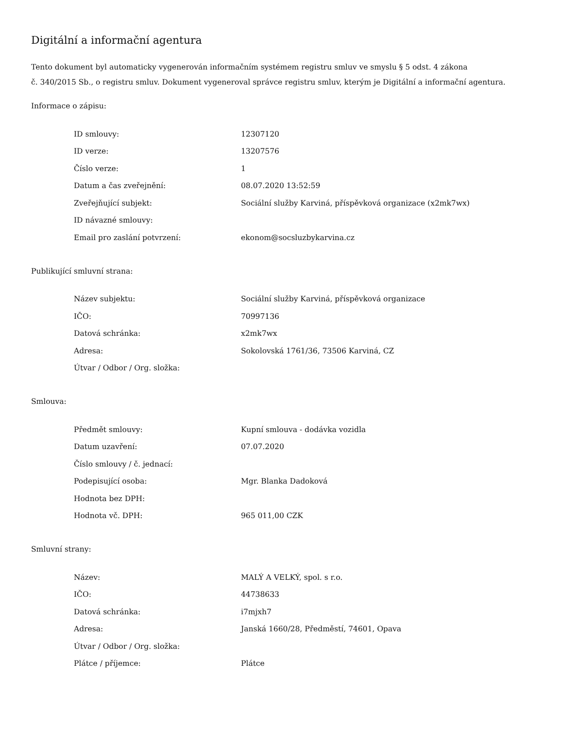Digitální a informační agentura
Tento dokument byl automaticky vygenerován informačním systémem registru smluv ve smyslu § 5 odst. 4 zákona
č. 340/2015 Sb., o registru smluv. Dokument vygeneroval správce registru smluv, kterým je Digitální a informační agentura.
Informace o zápisu:
| ID smlouvy: | 12307120 |
| ID verze: | 13207576 |
| Číslo verze: | 1 |
| Datum a čas zveřejnění: | 08.07.2020 13:52:59 |
| Zveřejňující subjekt: | Sociální služby Karviná, příspěvková organizace (x2mk7wx) |
| ID návazné smlouvy: | |
| Email pro zaslání potvrzení: | ekonom@socsluzbykarvina.cz |
Publikující smluvní strana:
| Název subjektu: | Sociální služby Karviná, příspěvková organizace |
| IČO: | 70997136 |
| Datová schránka: | x2mk7wx |
| Adresa: | Sokolovská 1761/36, 73506 Karviná, CZ |
| Útvar / Odbor / Org. složka: | |
Smlouva:
| Předmět smlouvy: | Kupní smlouva - dodávka vozidla |
| Datum uzavření: | 07.07.2020 |
| Číslo smlouvy / č. jednací: | |
| Podepisující osoba: | Mgr. Blanka Dadoková |
| Hodnota bez DPH: | |
| Hodnota vč. DPH: | 965 011,00 CZK |
Smluvní strany:
| Název: | MALÝ A VELKÝ, spol. s r.o. |
| IČO: | 44738633 |
| Datová schránka: | i7mjxh7 |
| Adresa: | Janská 1660/28, Předměstí, 74601, Opava |
| Útvar / Odbor / Org. složka: | |
| Plátce / příjemce: | Plátce |